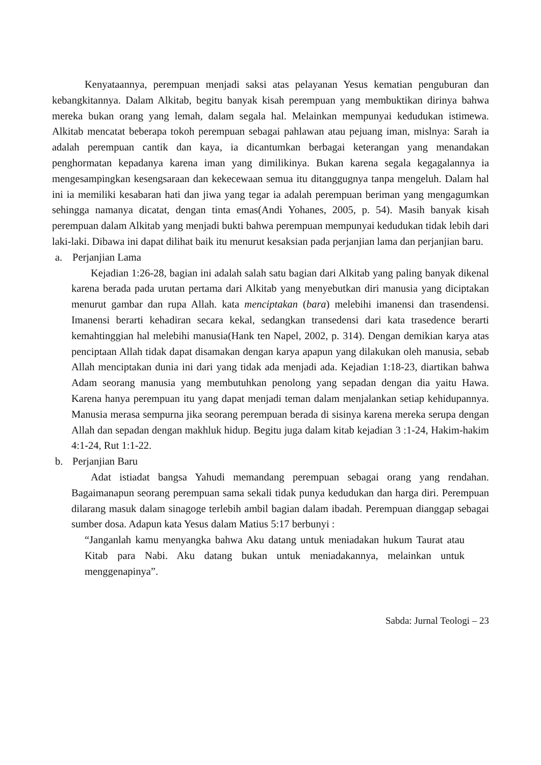Kenyataannya, perempuan menjadi saksi atas pelayanan Yesus kematian penguburan dan kebangkitannya. Dalam Alkitab, begitu banyak kisah perempuan yang membuktikan dirinya bahwa mereka bukan orang yang lemah, dalam segala hal. Melainkan mempunyai kedudukan istimewa. Alkitab mencatat beberapa tokoh perempuan sebagai pahlawan atau pejuang iman, mislnya: Sarah ia adalah perempuan cantik dan kaya, ia dicantumkan berbagai keterangan yang menandakan penghormatan kepadanya karena iman yang dimilikinya. Bukan karena segala kegagalannya ia mengesampingkan kesengsaraan dan kekecewaan semua itu ditanggugnya tanpa mengeluh. Dalam hal ini ia memiliki kesabaran hati dan jiwa yang tegar ia adalah perempuan beriman yang mengagumkan sehingga namanya dicatat, dengan tinta emas(Andi Yohanes, 2005, p. 54). Masih banyak kisah perempuan dalam Alkitab yang menjadi bukti bahwa perempuan mempunyai kedudukan tidak lebih dari laki-laki. Dibawa ini dapat dilihat baik itu menurut kesaksian pada perjanjian lama dan perjanjian baru.
a. Perjanjian Lama
Kejadian 1:26-28, bagian ini adalah salah satu bagian dari Alkitab yang paling banyak dikenal karena berada pada urutan pertama dari Alkitab yang menyebutkan diri manusia yang diciptakan menurut gambar dan rupa Allah. kata menciptakan (bara) melebihi imanensi dan trasendensi. Imanensi berarti kehadiran secara kekal, sedangkan transedensi dari kata trasedence berarti kemahtinggian hal melebihi manusia(Hank ten Napel, 2002, p. 314). Dengan demikian karya atas penciptaan Allah tidak dapat disamakan dengan karya apapun yang dilakukan oleh manusia, sebab Allah menciptakan dunia ini dari yang tidak ada menjadi ada. Kejadian 1:18-23, diartikan bahwa Adam seorang manusia yang membutuhkan penolong yang sepadan dengan dia yaitu Hawa. Karena hanya perempuan itu yang dapat menjadi teman dalam menjalankan setiap kehidupannya. Manusia merasa sempurna jika seorang perempuan berada di sisinya karena mereka serupa dengan Allah dan sepadan dengan makhluk hidup. Begitu juga dalam kitab kejadian 3 :1-24, Hakim-hakim 4:1-24, Rut 1:1-22.
b. Perjanjian Baru
Adat istiadat bangsa Yahudi memandang perempuan sebagai orang yang rendahan. Bagaimanapun seorang perempuan sama sekali tidak punya kedudukan dan harga diri. Perempuan dilarang masuk dalam sinagoge terlebih ambil bagian dalam ibadah. Perempuan dianggap sebagai sumber dosa. Adapun kata Yesus dalam Matius 5:17 berbunyi :
“Janganlah kamu menyangka bahwa Aku datang untuk meniadakan hukum Taurat atau Kitab para Nabi. Aku datang bukan untuk meniadakannya, melainkan untuk menggenapinya”.
Sabda: Jurnal Teologi – 23